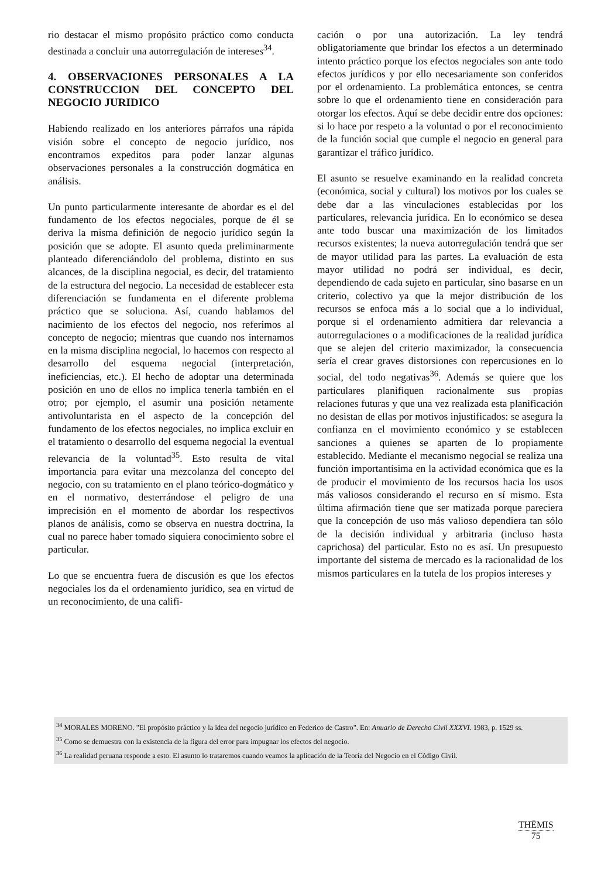rio destacar el mismo propósito práctico como conducta destinada a concluir una autorregulación de intereses<sup>34</sup>.
4. OBSERVACIONES PERSONALES A LA CONSTRUCCION DEL CONCEPTO DEL NEGOCIO JURIDICO
Habiendo realizado en los anteriores párrafos una rápida visión sobre el concepto de negocio jurídico, nos encontramos expeditos para poder lanzar algunas observaciones personales a la construcción dogmática en análisis.
Un punto particularmente interesante de abordar es el del fundamento de los efectos negociales, porque de él se deriva la misma definición de negocio jurídico según la posición que se adopte. El asunto queda preliminarmente planteado diferenciándolo del problema, distinto en sus alcances, de la disciplina negocial, es decir, del tratamiento de la estructura del negocio. La necesidad de establecer esta diferenciación se fundamenta en el diferente problema práctico que se soluciona. Así, cuando hablamos del nacimiento de los efectos del negocio, nos referimos al concepto de negocio; mientras que cuando nos internamos en la misma disciplina negocial, lo hacemos con respecto al desarrollo del esquema negocial (interpretación, ineficiencias, etc.). El hecho de adoptar una determinada posición en uno de ellos no implica tenerla también en el otro; por ejemplo, el asumir una posición netamente antivoluntarista en el aspecto de la concepción del fundamento de los efectos negociales, no implica excluir en el tratamiento o desarrollo del esquema negocial la eventual relevancia de la voluntad<sup>35</sup>. Esto resulta de vital importancia para evitar una mezcolanza del concepto del negocio, con su tratamiento en el plano teórico-dogmático y en el normativo, desterrándose el peligro de una imprecisión en el momento de abordar los respectivos planos de análisis, como se observa en nuestra doctrina, la cual no parece haber tomado siquiera conocimiento sobre el particular.
Lo que se encuentra fuera de discusión es que los efectos negociales los da el ordenamiento jurídico, sea en virtud de un reconocimiento, de una califi-
cación o por una autorización. La ley tendrá obligatoriamente que brindar los efectos a un determinado intento práctico porque los efectos negociales son ante todo efectos jurídicos y por ello necesariamente son conferidos por el ordenamiento. La problemática entonces, se centra sobre lo que el ordenamiento tiene en consideración para otorgar los efectos. Aquí se debe decidir entre dos opciones: si lo hace por respeto a la voluntad o por el reconocimiento de la función social que cumple el negocio en general para garantizar el tráfico jurídico.
El asunto se resuelve examinando en la realidad concreta (económica, social y cultural) los motivos por los cuales se debe dar a las vinculaciones establecidas por los particulares, relevancia jurídica. En lo económico se desea ante todo buscar una maximización de los limitados recursos existentes; la nueva autorregulación tendrá que ser de mayor utilidad para las partes. La evaluación de esta mayor utilidad no podrá ser individual, es decir, dependiendo de cada sujeto en particular, sino basarse en un criterio, colectivo ya que la mejor distribución de los recursos se enfoca más a lo social que a lo individual, porque si el ordenamiento admitiera dar relevancia a autorregulaciones o a modificaciones de la realidad jurídica que se alejen del criterio maximizador, la consecuencia sería el crear graves distorsiones con repercusiones en lo social, del todo negativas<sup>36</sup>. Además se quiere que los particulares planifiquen racionalmente sus propias relaciones futuras y que una vez realizada esta planificación no desistan de ellas por motivos injustificados: se asegura la confianza en el movimiento económico y se establecen sanciones a quienes se aparten de lo propiamente establecido. Mediante el mecanismo negocial se realiza una función importantísima en la actividad económica que es la de producir el movimiento de los recursos hacia los usos más valiosos considerando el recurso en sí mismo. Esta última afirmación tiene que ser matizada porque pareciera que la concepción de uso más valioso dependiera tan sólo de la decisión individual y arbitraria (incluso hasta caprichosa) del particular. Esto no es así. Un presupuesto importante del sistema de mercado es la racionalidad de los mismos particulares en la tutela de los propios intereses y
<sup>34</sup> MORALES MORENO. "El propósito práctico y la idea del negocio jurídico en Federico de Castro". En: Anuario de Derecho Civil XXXVI. 1983, p. 1529 ss.
<sup>35</sup> Como se demuestra con la existencia de la figura del error para impugnar los efectos del negocio.
<sup>36</sup> La realidad peruana responde a esto. El asunto lo trataremos cuando veamos la aplicación de la Teoría del Negocio en el Código Civil.
THĒMIS
75